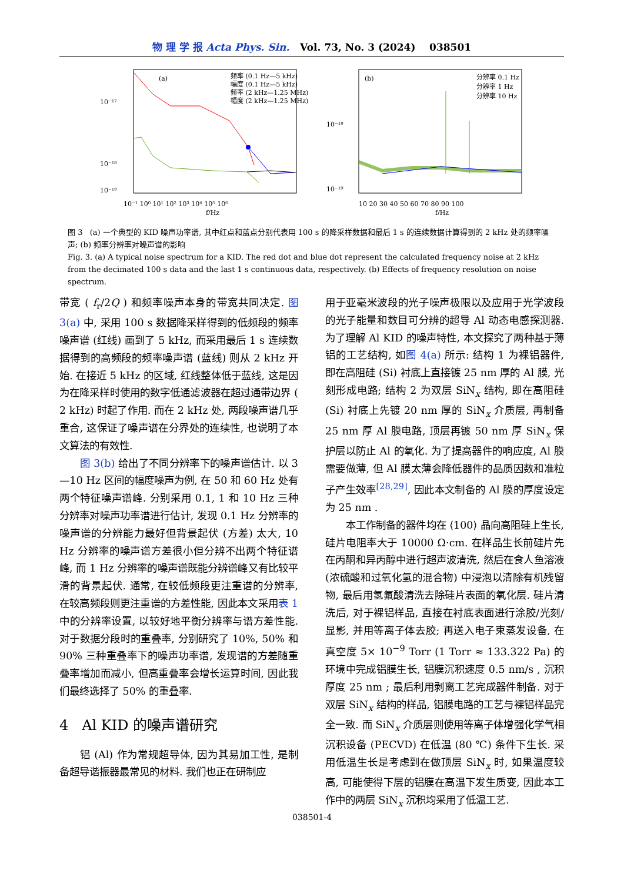物 理 学 报 Acta Phys. Sin. Vol. 73, No. 3 (2024) 038501
(a)
频率 (0.1 Hz—5 kHz)
幅度 (0.1 Hz—5 kHz)
频率 (2 kHz—1.25 MHz)
幅度 (2 kHz—1.25 MHz)
10⁻¹⁷
10⁻¹⁸
10⁻¹⁹
10⁻¹ 10⁰ 10¹ 10² 10³ 10⁴ 10⁵ 10⁶
f/Hz
(b)
分辨率 0.1 Hz
分辨率 1 Hz
分辨率 10 Hz
10⁻¹⁸
10⁻¹⁹
10 20 30 40 50 60 70 80 90 100
f/Hz
图 3 (a) 一个典型的 KID 噪声功率谱, 其中红点和蓝点分别代表用 100 s 的降采样数据和最后 1 s 的连续数据计算得到的 2 kHz 处的频率噪声; (b) 频率分辨率对噪声谱的影响
Fig. 3. (a) A typical noise spectrum for a KID. The red dot and blue dot represent the calculated frequency noise at 2 kHz from the decimated 100 s data and the last 1 s continuous data, respectively. (b) Effects of frequency resolution on noise spectrum.
带宽 ( f<sub>r</sub>/2Q ) 和频率噪声本身的带宽共同决定. 图 3(a) 中, 采用 100 s 数据降采样得到的低频段的频率噪声谱 (红线) 画到了 5 kHz, 而采用最后 1 s 连续数据得到的高频段的频率噪声谱 (蓝线) 则从 2 kHz 开始. 在接近 5 kHz 的区域, 红线整体低于蓝线, 这是因为在降采样时使用的数字低通滤波器在超过通带边界 ( 2 kHz) 时起了作用. 而在 2 kHz 处, 两段噪声谱几乎重合, 这保证了噪声谱在分界处的连续性, 也说明了本文算法的有效性.
图 3(b) 给出了不同分辨率下的噪声谱估计. 以 3—10 Hz 区间的幅度噪声为例, 在 50 和 60 Hz 处有两个特征噪声谱峰. 分别采用 0.1, 1 和 10 Hz 三种分辨率对噪声功率谱进行估计, 发现 0.1 Hz 分辨率的噪声谱的分辨能力最好但背景起伏 (方差) 太大, 10 Hz 分辨率的噪声谱方差很小但分辨不出两个特征谱峰, 而 1 Hz 分辨率的噪声谱既能分辨谱峰又有比较平滑的背景起伏. 通常, 在较低频段更注重谱的分辨率, 在较高频段则更注重谱的方差性能, 因此本文采用表 1 中的分辨率设置, 以较好地平衡分辨率与谱方差性能. 对于数据分段时的重叠率, 分别研究了 10%, 50% 和 90% 三种重叠率下的噪声功率谱, 发现谱的方差随重叠率增加而减小, 但高重叠率会增长运算时间, 因此我们最终选择了 50% 的重叠率.
4 Al KID 的噪声谱研究
铝 (Al) 作为常规超导体, 因为其易加工性, 是制备超导谐振器最常见的材料. 我们也正在研制应
用于亚毫米波段的光子噪声极限以及应用于光学波段的光子能量和数目可分辨的超导 Al 动态电感探测器. 为了理解 Al KID 的噪声特性, 本文探究了两种基于薄铝的工艺结构, 如图 4(a) 所示: 结构 1 为裸铝器件, 即在高阻硅 (Si) 衬底上直接镀 25 nm 厚的 Al 膜, 光刻形成电路; 结构 2 为双层 SiN<sub>x</sub> 结构, 即在高阻硅 (Si) 衬底上先镀 20 nm 厚的 SiN<sub>x</sub> 介质层, 再制备 25 nm 厚 Al 膜电路, 顶层再镀 50 nm 厚 SiN<sub>x</sub> 保护层以防止 Al 的氧化. 为了提高器件的响应度, Al 膜需要做薄, 但 Al 膜太薄会降低器件的品质因数和准粒子产生效率<sup>[28,29]</sup>, 因此本文制备的 Al 膜的厚度设定为 25 nm .
本工作制备的器件均在 ⟨100⟩ 晶向高阻硅上生长, 硅片电阻率大于 10000 Ω·cm. 在样品生长前硅片先在丙酮和异丙醇中进行超声波清洗, 然后在食人鱼溶液 (浓硫酸和过氧化氢的混合物) 中浸泡以清除有机残留物, 最后用氢氟酸清洗去除硅片表面的氧化层. 硅片清洗后, 对于裸铝样品, 直接在衬底表面进行涂胶/光刻/显影, 并用等离子体去胶; 再送入电子束蒸发设备, 在真空度 5× 10<sup>−9</sup> Torr (1 Torr ≈ 133.322 Pa) 的环境中完成铝膜生长, 铝膜沉积速度 0.5 nm/s , 沉积厚度 25 nm ; 最后利用剥离工艺完成器件制备. 对于双层 SiN<sub>x</sub> 结构的样品, 铝膜电路的工艺与裸铝样品完全一致. 而 SiN<sub>x</sub> 介质层则使用等离子体增强化学气相沉积设备 (PECVD) 在低温 (80 ℃) 条件下生长. 采用低温生长是考虑到在做顶层 SiN<sub>x</sub> 时, 如果温度较高, 可能使得下层的铝膜在高温下发生质变, 因此本工作中的两层 SiN<sub>x</sub> 沉积均采用了低温工艺.
038501-4